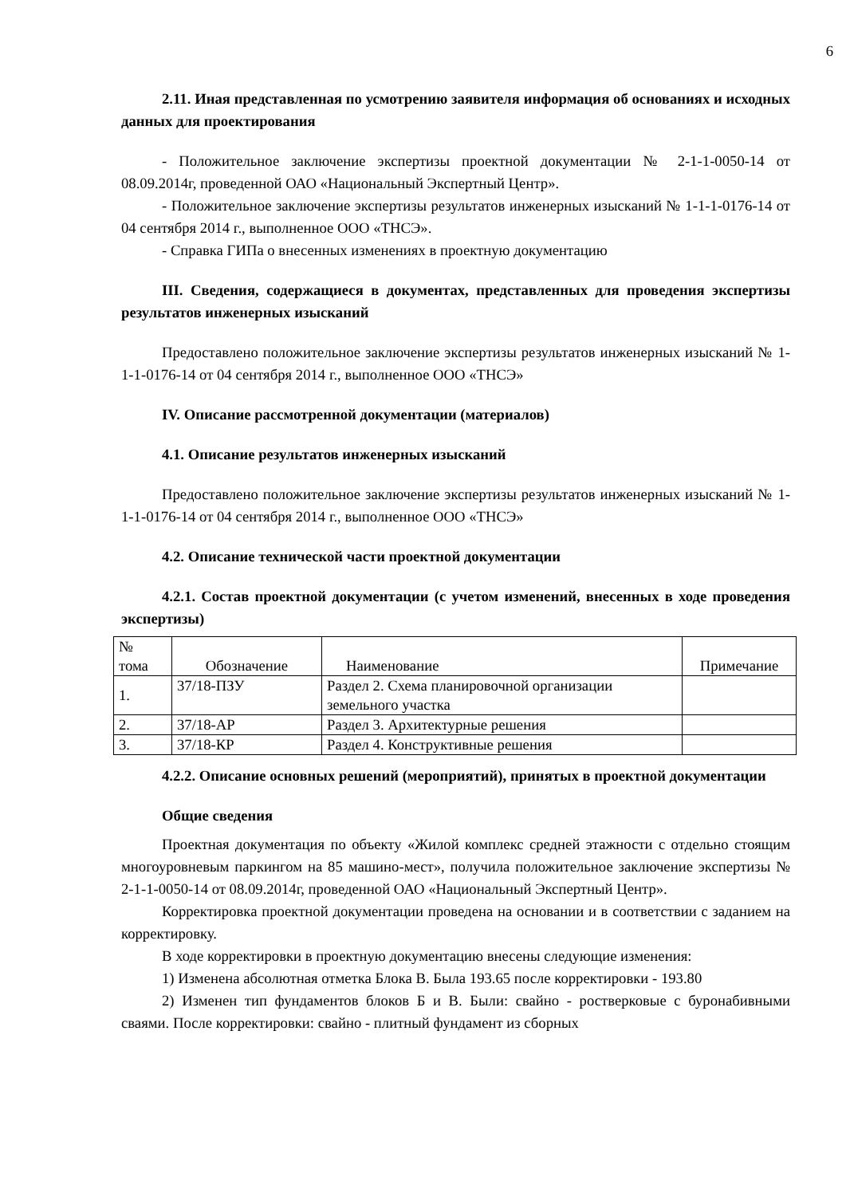6
2.11. Иная представленная по усмотрению заявителя информация об основаниях и исходных данных для проектирования
- Положительное заключение экспертизы проектной документации № 2-1-1-0050-14 от 08.09.2014г, проведенной ОАО «Национальный Экспертный Центр».
- Положительное заключение экспертизы результатов инженерных изысканий № 1-1-1-0176-14 от 04 сентября 2014 г., выполненное ООО «ТНСЭ».
- Справка ГИПа о внесенных изменениях в проектную документацию
III. Сведения, содержащиеся в документах, представленных для проведения экспертизы результатов инженерных изысканий
Предоставлено положительное заключение экспертизы результатов инженерных изысканий № 1-1-1-0176-14 от 04 сентября 2014 г., выполненное ООО «ТНСЭ»
IV. Описание рассмотренной документации (материалов)
4.1. Описание результатов инженерных изысканий
Предоставлено положительное заключение экспертизы результатов инженерных изысканий № 1-1-1-0176-14 от 04 сентября 2014 г., выполненное ООО «ТНСЭ»
4.2. Описание технической части проектной документации
4.2.1. Состав проектной документации (с учетом изменений, внесенных в ходе проведения экспертизы)
| № тома | Обозначение | Наименование | Примечание |
| 1. | 37/18-ПЗУ | Раздел 2. Схема планировочной организации земельного участка | |
| 2. | 37/18-АР | Раздел 3. Архитектурные решения | |
| 3. | 37/18-КР | Раздел 4. Конструктивные решения | |
4.2.2. Описание основных решений (мероприятий), принятых в проектной документации
Общие сведения
Проектная документация по объекту «Жилой комплекс средней этажности с отдельно стоящим многоуровневым паркингом на 85 машино-мест», получила положительное заключение экспертизы № 2-1-1-0050-14 от 08.09.2014г, проведенной ОАО «Национальный Экспертный Центр».
Корректировка проектной документации проведена на основании и в соответствии с заданием на корректировку.
В ходе корректировки в проектную документацию внесены следующие изменения:
1) Изменена абсолютная отметка Блока В. Была 193.65 после корректировки - 193.80
2) Изменен тип фундаментов блоков Б и В. Были: свайно - ростверковые с буронабивными сваями. После корректировки: свайно - плитный фундамент из сборных